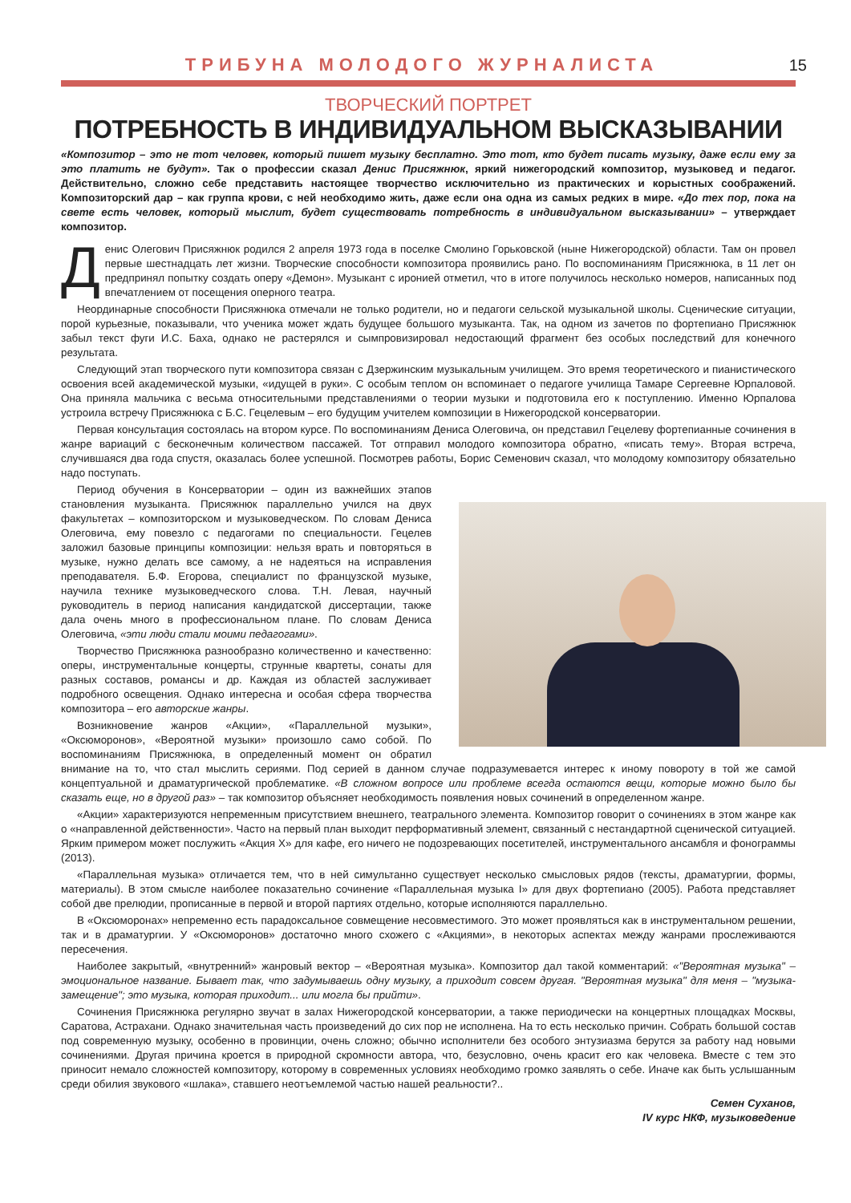ТРИБУНА МОЛОДОГО ЖУРНАЛИСТА
15
ТВОРЧЕСКИЙ ПОРТРЕТ
ПОТРЕБНОСТЬ В ИНДИВИДУАЛЬНОМ ВЫСКАЗЫВАНИИ
«Композитор – это не тот человек, который пишет музыку бесплатно. Это тот, кто будет писать музыку, даже если ему за это платить не будут». Так о профессии сказал Денис Присяжнюк, яркий нижегородский композитор, музыковед и педагог. Действительно, сложно себе представить настоящее творчество исключительно из практических и корыстных соображений. Композиторский дар – как группа крови, с ней необходимо жить, даже если она одна из самых редких в мире. «До тех пор, пока на свете есть человек, который мыслит, будет существовать потребность в индивидуальном высказывании» – утверждает композитор.
Денис Олегович Присяжнюк родился 2 апреля 1973 года в поселке Смолино Горьковской (ныне Нижегородской) области. Там он провел первые шестнадцать лет жизни. Творческие способности композитора проявились рано. По воспоминаниям Присяжнюка, в 11 лет он предпринял попытку создать оперу «Демон». Музыкант с иронией отметил, что в итоге получилось несколько номеров, написанных под впечатлением от посещения оперного театра.
Неординарные способности Присяжнюка отмечали не только родители, но и педагоги сельской музыкальной школы. Сценические ситуации, порой курьезные, показывали, что ученика может ждать будущее большого музыканта. Так, на одном из зачетов по фортепиано Присяжнюк забыл текст фуги И.С. Баха, однако не растерялся и сымпровизировал недостающий фрагмент без особых последствий для конечного результата.
Следующий этап творческого пути композитора связан с Дзержинским музыкальным училищем. Это время теоретического и пианистического освоения всей академической музыки, «идущей в руки». С особым теплом он вспоминает о педагоге училища Тамаре Сергеевне Юрпаловой. Она приняла мальчика с весьма относительными представлениями о теории музыки и подготовила его к поступлению. Именно Юрпалова устроила встречу Присяжнюка с Б.С. Гецелевым – его будущим учителем композиции в Нижегородской консерватории.
Первая консультация состоялась на втором курсе. По воспоминаниям Дениса Олеговича, он представил Гецелеву фортепианные сочинения в жанре вариаций с бесконечным количеством пассажей. Тот отправил молодого композитора обратно, «писать тему». Вторая встреча, случившаяся два года спустя, оказалась более успешной. Посмотрев работы, Борис Семенович сказал, что молодому композитору обязательно надо поступать.
Период обучения в Консерватории – один из важнейших этапов становления музыканта. Присяжнюк параллельно учился на двух факультетах – композиторском и музыковедческом. По словам Дениса Олеговича, ему повезло с педагогами по специальности. Гецелев заложил базовые принципы композиции: нельзя врать и повторяться в музыке, нужно делать все самому, а не надеяться на исправления преподавателя. Б.Ф. Егорова, специалист по французской музыке, научила технике музыковедческого слова. Т.Н. Левая, научный руководитель в период написания кандидатской диссертации, также дала очень много в профессиональном плане. По словам Дениса Олеговича, «эти люди стали моими педагогами».
Творчество Присяжнюка разнообразно количественно и качественно: оперы, инструментальные концерты, струнные квартеты, сонаты для разных составов, романсы и др. Каждая из областей заслуживает подробного освещения. Однако интересна и особая сфера творчества композитора – его авторские жанры.
Возникновение жанров «Акции», «Параллельной музыки», «Оксюморонов», «Вероятной музыки» произошло само собой. По воспоминаниям Присяжнюка, в определенный момент он обратил внимание на то, что стал мыслить сериями. Под серией в данном случае подразумевается интерес к иному повороту в той же самой концептуальной и драматургической проблематике. «В сложном вопросе или проблеме всегда остаются вещи, которые можно было бы сказать еще, но в другой раз» – так композитор объясняет необходимость появления новых сочинений в определенном жанре.
«Акции» характеризуются непременным присутствием внешнего, театрального элемента. Композитор говорит о сочинениях в этом жанре как о «направленной действенности». Часто на первый план выходит перформативный элемент, связанный с нестандартной сценической ситуацией. Ярким примером может послужить «Акция X» для кафе, его ничего не подозревающих посетителей, инструментального ансамбля и фонограммы (2013).
«Параллельная музыка» отличается тем, что в ней симультанно существует несколько смысловых рядов (тексты, драматургии, формы, материалы). В этом смысле наиболее показательно сочинение «Параллельная музыка I» для двух фортепиано (2005). Работа представляет собой две прелюдии, прописанные в первой и второй партиях отдельно, которые исполняются параллельно.
В «Оксюморонах» непременно есть парадоксальное совмещение несовместимого. Это может проявляться как в инструментальном решении, так и в драматургии. У «Оксюморонов» достаточно много схожего с «Акциями», в некоторых аспектах между жанрами прослеживаются пересечения.
Наиболее закрытый, «внутренний» жанровый вектор – «Вероятная музыка». Композитор дал такой комментарий: «"Вероятная музыка" – эмоциональное название. Бывает так, что задумываешь одну музыку, а приходит совсем другая. "Вероятная музыка" для меня – "музыка-замещение"; это музыка, которая приходит... или могла бы прийти».
Сочинения Присяжнюка регулярно звучат в залах Нижегородской консерватории, а также периодически на концертных площадках Москвы, Саратова, Астрахани. Однако значительная часть произведений до сих пор не исполнена. На то есть несколько причин. Собрать большой состав под современную музыку, особенно в провинции, очень сложно; обычно исполнители без особого энтузиазма берутся за работу над новыми сочинениями. Другая причина кроется в природной скромности автора, что, безусловно, очень красит его как человека. Вместе с тем это приносит немало сложностей композитору, которому в современных условиях необходимо громко заявлять о себе. Иначе как быть услышанным среди обилия звукового «шлака», ставшего неотъемлемой частью нашей реальности?..
Семен Суханов,
IV курс НКФ, музыковедение